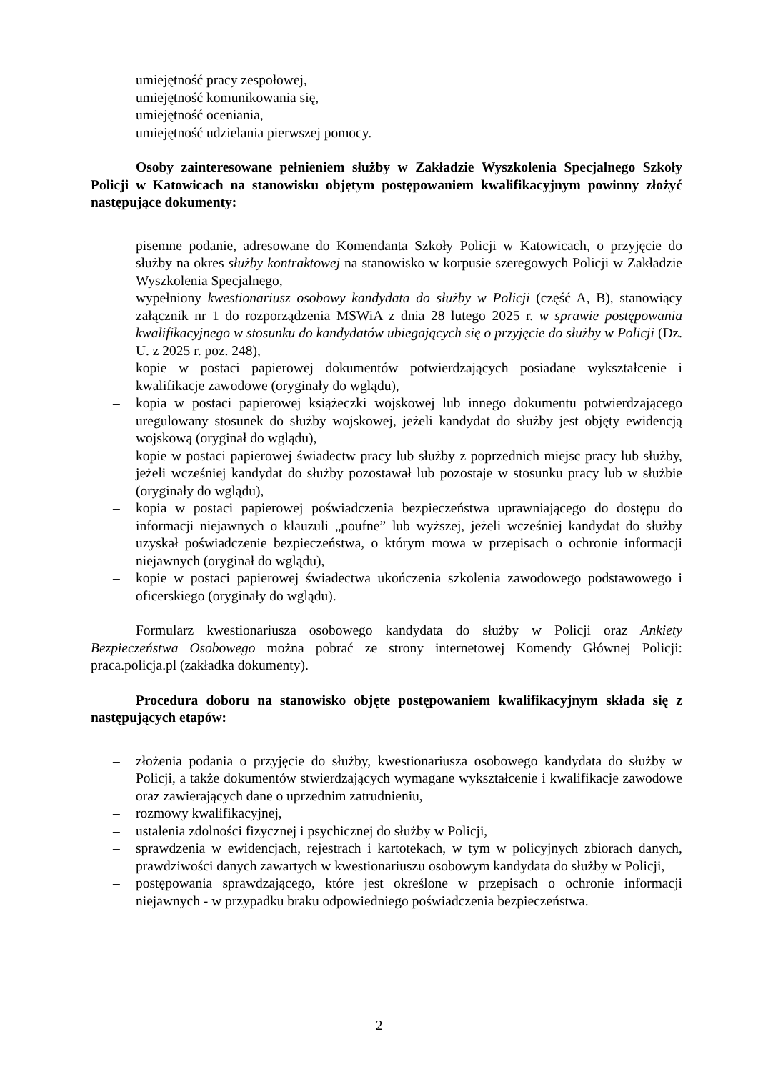– umiejętność pracy zespołowej,
– umiejętność komunikowania się,
– umiejętność oceniania,
– umiejętność udzielania pierwszej pomocy.
Osoby zainteresowane pełnieniem służby w Zakładzie Wyszkolenia Specjalnego Szkoły Policji w Katowicach na stanowisku objętym postępowaniem kwalifikacyjnym powinny złożyć następujące dokumenty:
– pisemne podanie, adresowane do Komendanta Szkoły Policji w Katowicach, o przyjęcie do służby na okres służby kontraktowej na stanowisko w korpusie szeregowych Policji w Zakładzie Wyszkolenia Specjalnego,
– wypełniony kwestionariusz osobowy kandydata do służby w Policji (część A, B), stanowiący załącznik nr 1 do rozporządzenia MSWiA z dnia 28 lutego 2025 r. w sprawie postępowania kwalifikacyjnego w stosunku do kandydatów ubiegających się o przyjęcie do służby w Policji (Dz. U. z 2025 r. poz. 248),
– kopie w postaci papierowej dokumentów potwierdzających posiadane wykształcenie i kwalifikacje zawodowe (oryginały do wglądu),
– kopia w postaci papierowej książeczki wojskowej lub innego dokumentu potwierdzającego uregulowany stosunek do służby wojskowej, jeżeli kandydat do służby jest objęty ewidencją wojskową (oryginał do wglądu),
– kopie w postaci papierowej świadectw pracy lub służby z poprzednich miejsc pracy lub służby, jeżeli wcześniej kandydat do służby pozostawał lub pozostaje w stosunku pracy lub w służbie (oryginały do wglądu),
– kopia w postaci papierowej poświadczenia bezpieczeństwa uprawniającego do dostępu do informacji niejawnych o klauzuli „poufne” lub wyższej, jeżeli wcześniej kandydat do służby uzyskał poświadczenie bezpieczeństwa, o którym mowa w przepisach o ochronie informacji niejawnych (oryginał do wglądu),
– kopie w postaci papierowej świadectwa ukończenia szkolenia zawodowego podstawowego i oficerskiego (oryginały do wglądu).
Formularz kwestionariusza osobowego kandydata do służby w Policji oraz Ankiety Bezpieczeństwa Osobowego można pobrać ze strony internetowej Komendy Głównej Policji: praca.policja.pl (zakładka dokumenty).
Procedura doboru na stanowisko objęte postępowaniem kwalifikacyjnym składa się z następujących etapów:
– złożenia podania o przyjęcie do służby, kwestionariusza osobowego kandydata do służby w Policji, a także dokumentów stwierdzających wymagane wykształcenie i kwalifikacje zawodowe oraz zawierających dane o uprzednim zatrudnieniu,
– rozmowy kwalifikacyjnej,
– ustalenia zdolności fizycznej i psychicznej do służby w Policji,
– sprawdzenia w ewidencjach, rejestrach i kartotekach, w tym w policyjnych zbiorach danych, prawdziwości danych zawartych w kwestionariuszu osobowym kandydata do służby w Policji,
– postępowania sprawdzającego, które jest określone w przepisach o ochronie informacji niejawnych - w przypadku braku odpowiedniego poświadczenia bezpieczeństwa.
2